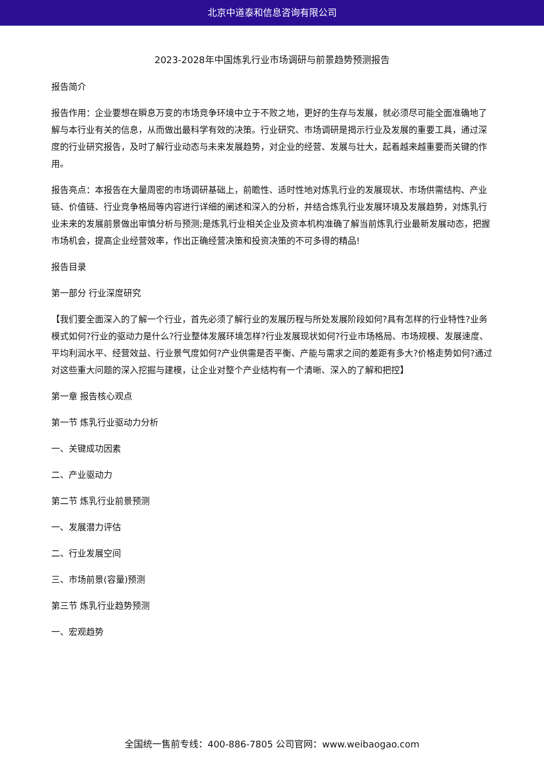北京中道泰和信息咨询有限公司
2023-2028年中国炼乳行业市场调研与前景趋势预测报告
报告简介
报告作用：企业要想在瞬息万变的市场竞争环境中立于不败之地，更好的生存与发展，就必须尽可能全面准确地了解与本行业有关的信息，从而做出最科学有效的决策。行业研究、市场调研是揭示行业及发展的重要工具，通过深度的行业研究报告，及时了解行业动态与未来发展趋势，对企业的经营、发展与壮大，起着越来越重要而关键的作用。
报告亮点：本报告在大量周密的市场调研基础上，前瞻性、适时性地对炼乳行业的发展现状、市场供需结构、产业链、价值链、行业竞争格局等内容进行详细的阐述和深入的分析，并结合炼乳行业发展环境及发展趋势，对炼乳行业未来的发展前景做出审慎分析与预测;是炼乳行业相关企业及资本机构准确了解当前炼乳行业最新发展动态，把握市场机会，提高企业经营效率，作出正确经营决策和投资决策的不可多得的精品!
报告目录
第一部分 行业深度研究
【我们要全面深入的了解一个行业，首先必须了解行业的发展历程与所处发展阶段如何?具有怎样的行业特性?业务模式如何?行业的驱动力是什么?行业整体发展环境怎样?行业发展现状如何?行业市场格局、市场规模、发展速度、平均利润水平、经营效益、行业景气度如何?产业供需是否平衡、产能与需求之间的差距有多大?价格走势如何?通过对这些重大问题的深入挖掘与建模，让企业对整个产业结构有一个清晰、深入的了解和把控】
第一章 报告核心观点
第一节 炼乳行业驱动力分析
一、关键成功因素
二、产业驱动力
第二节 炼乳行业前景预测
一、发展潜力评估
二、行业发展空间
三、市场前景(容量)预测
第三节 炼乳行业趋势预测
一、宏观趋势
全国统一售前专线：400-886-7805 公司官网：www.weibaogao.com